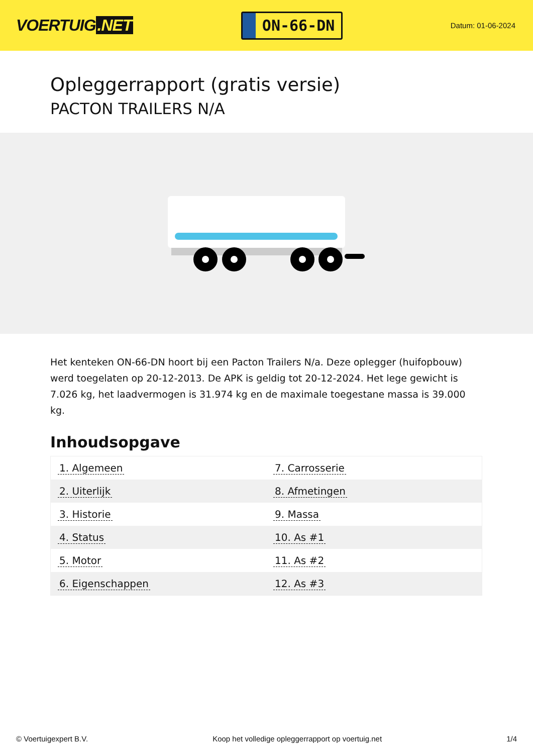VOERTUIG.NET
ON-66-DN
Datum: 01-06-2024
Opleggerrapport (gratis versie)
PACTON TRAILERS N/A
Het kenteken ON-66-DN hoort bij een Pacton Trailers N/a. Deze oplegger (huifopbouw) werd toegelaten op 20-12-2013. De APK is geldig tot 20-12-2024. Het lege gewicht is 7.026 kg, het laadvermogen is 31.974 kg en de maximale toegestane massa is 39.000 kg.
Inhoudsopgave
| 1. Algemeen | 7. Carrosserie |
| 2. Uiterlijk | 8. Afmetingen |
| 3. Historie | 9. Massa |
| 4. Status | 10. As #1 |
| 5. Motor | 11. As #2 |
| 6. Eigenschappen | 12. As #3 |
© Voertuigexpert B.V. Koop het volledige opleggerrapport op voertuig.net 1/4